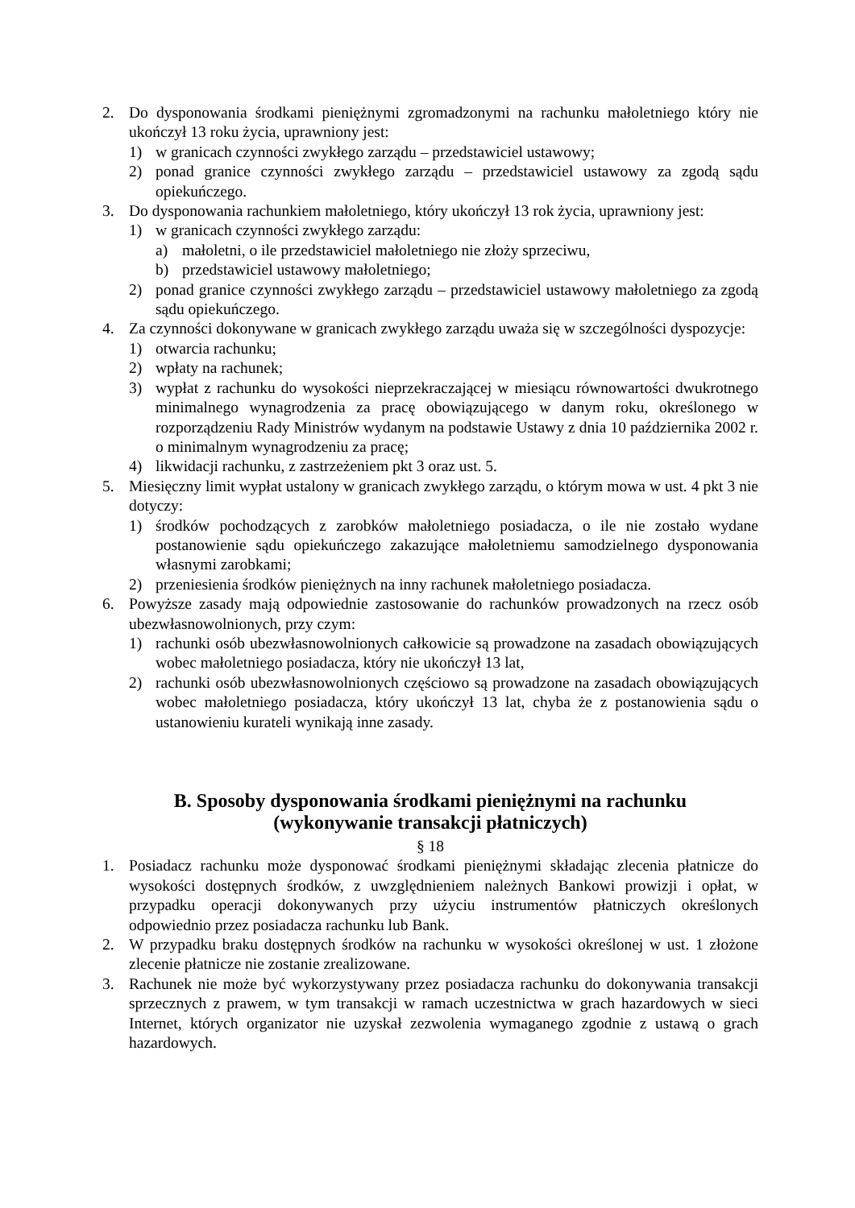2. Do dysponowania środkami pieniężnymi zgromadzonymi na rachunku małoletniego który nie ukończył 13 roku życia, uprawniony jest:
1) w granicach czynności zwykłego zarządu – przedstawiciel ustawowy;
2) ponad granice czynności zwykłego zarządu – przedstawiciel ustawowy za zgodą sądu opiekuńczego.
3. Do dysponowania rachunkiem małoletniego, który ukończył 13 rok życia, uprawniony jest:
1) w granicach czynności zwykłego zarządu:
a) małoletni, o ile przedstawiciel małoletniego nie złoży sprzeciwu,
b) przedstawiciel ustawowy małoletniego;
2) ponad granice czynności zwykłego zarządu – przedstawiciel ustawowy małoletniego za zgodą sądu opiekuńczego.
4. Za czynności dokonywane w granicach zwykłego zarządu uważa się w szczególności dyspozycje:
1) otwarcia rachunku;
2) wpłaty na rachunek;
3) wypłat z rachunku do wysokości nieprzekraczającej w miesiącu równowartości dwukrotnego minimalnego wynagrodzenia za pracę obowiązującego w danym roku, określonego w rozporządzeniu Rady Ministrów wydanym na podstawie Ustawy z dnia 10 października 2002 r. o minimalnym wynagrodzeniu za pracę;
4) likwidacji rachunku, z zastrzeżeniem pkt 3 oraz ust. 5.
5. Miesięczny limit wypłat ustalony w granicach zwykłego zarządu, o którym mowa w ust. 4 pkt 3 nie dotyczy:
1) środków pochodzących z zarobków małoletniego posiadacza, o ile nie zostało wydane postanowienie sądu opiekuńczego zakazujące małoletniemu samodzielnego dysponowania własnymi zarobkami;
2) przeniesienia środków pieniężnych na inny rachunek małoletniego posiadacza.
6. Powyższe zasady mają odpowiednie zastosowanie do rachunków prowadzonych na rzecz osób ubezwłasnowolnionych, przy czym:
1) rachunki osób ubezwłasnowolnionych całkowicie są prowadzone na zasadach obowiązujących wobec małoletniego posiadacza, który nie ukończył 13 lat,
2) rachunki osób ubezwłasnowolnionych częściowo są prowadzone na zasadach obowiązujących wobec małoletniego posiadacza, który ukończył 13 lat, chyba że z postanowienia sądu o ustanowieniu kurateli wynikają inne zasady.
B. Sposoby dysponowania środkami pieniężnymi na rachunku
(wykonywanie transakcji płatniczych)
§ 18
1. Posiadacz rachunku może dysponować środkami pieniężnymi składając zlecenia płatnicze do wysokości dostępnych środków, z uwzględnieniem należnych Bankowi prowizji i opłat, w przypadku operacji dokonywanych przy użyciu instrumentów płatniczych określonych odpowiednio przez posiadacza rachunku lub Bank.
2. W przypadku braku dostępnych środków na rachunku w wysokości określonej w ust. 1 złożone zlecenie płatnicze nie zostanie zrealizowane.
3. Rachunek nie może być wykorzystywany przez posiadacza rachunku do dokonywania transakcji sprzecznych z prawem, w tym transakcji w ramach uczestnictwa w grach hazardowych w sieci Internet, których organizator nie uzyskał zezwolenia wymaganego zgodnie z ustawą o grach hazardowych.